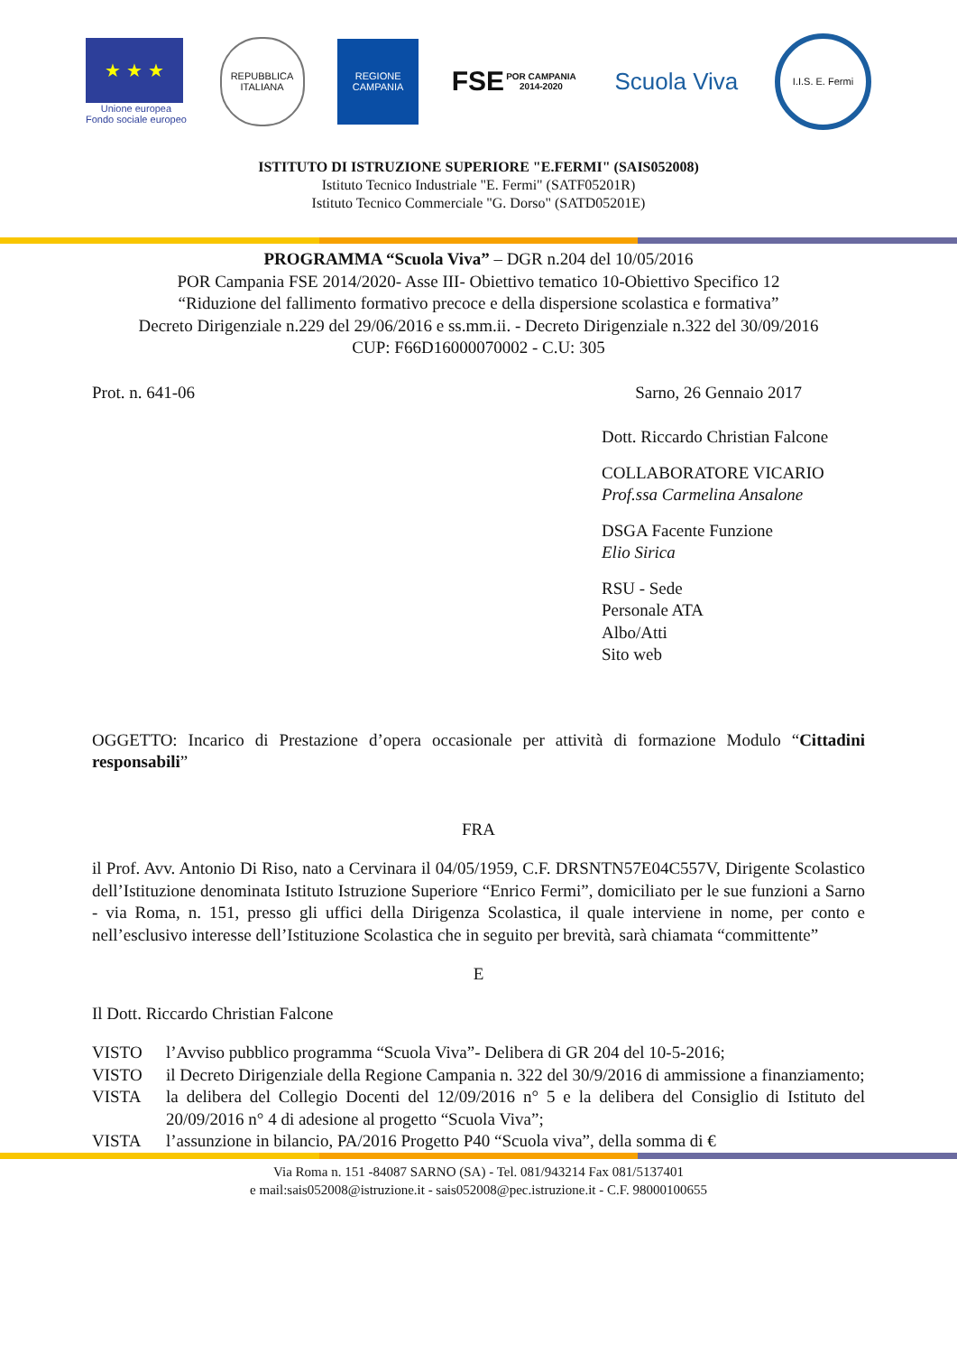★ ★ ★
Unione europea
Fondo sociale europeo
REPUBBLICA ITALIANA
REGIONE CAMPANIA
FSE
POR CAMPANIA 2014-2020
Scuola Viva
I.I.S. E. Fermi
ISTITUTO DI ISTRUZIONE SUPERIORE "E.FERMI" (SAIS052008)
Istituto Tecnico Industriale "E. Fermi" (SATF05201R)
Istituto Tecnico Commerciale "G. Dorso" (SATD05201E)
PROGRAMMA “Scuola Viva” – DGR n.204 del 10/05/2016
POR Campania FSE 2014/2020- Asse III- Obiettivo tematico 10-Obiettivo Specifico 12
“Riduzione del fallimento formativo precoce e della dispersione scolastica e formativa”
Decreto Dirigenziale n.229 del 29/06/2016 e ss.mm.ii. - Decreto Dirigenziale n.322 del 30/09/2016
CUP: F66D16000070002 - C.U: 305
Prot. n. 641-06 Sarno, 26 Gennaio 2017
Dott. Riccardo Christian Falcone
COLLABORATORE VICARIO
Prof.ssa Carmelina Ansalone
DSGA Facente Funzione
Elio Sirica
RSU - Sede
Personale ATA
Albo/Atti
Sito web
OGGETTO: Incarico di Prestazione d’opera occasionale per attività di formazione Modulo “Cittadini responsabili”
FRA
il Prof. Avv. Antonio Di Riso, nato a Cervinara il 04/05/1959, C.F. DRSNTN57E04C557V, Dirigente Scolastico dell’Istituzione denominata Istituto Istruzione Superiore “Enrico Fermi”, domiciliato per le sue funzioni a Sarno - via Roma, n. 151, presso gli uffici della Dirigenza Scolastica, il quale interviene in nome, per conto e nell’esclusivo interesse dell’Istituzione Scolastica che in seguito per brevità, sarà chiamata “committente”
E
Il Dott. Riccardo Christian Falcone
VISTO l’Avviso pubblico programma “Scuola Viva”- Delibera di GR 204 del 10-5-2016;
VISTO il Decreto Dirigenziale della Regione Campania n. 322 del 30/9/2016 di ammissione a finanziamento;
VISTA la delibera del Collegio Docenti del 12/09/2016 n° 5 e la delibera del Consiglio di Istituto del 20/09/2016 n° 4 di adesione al progetto “Scuola Viva”;
VISTA l’assunzione in bilancio, PA/2016 Progetto P40 “Scuola viva”, della somma di €
Via Roma n. 151 -84087 SARNO (SA) - Tel. 081/943214 Fax 081/5137401
e mail:sais052008@istruzione.it - sais052008@pec.istruzione.it - C.F. 98000100655